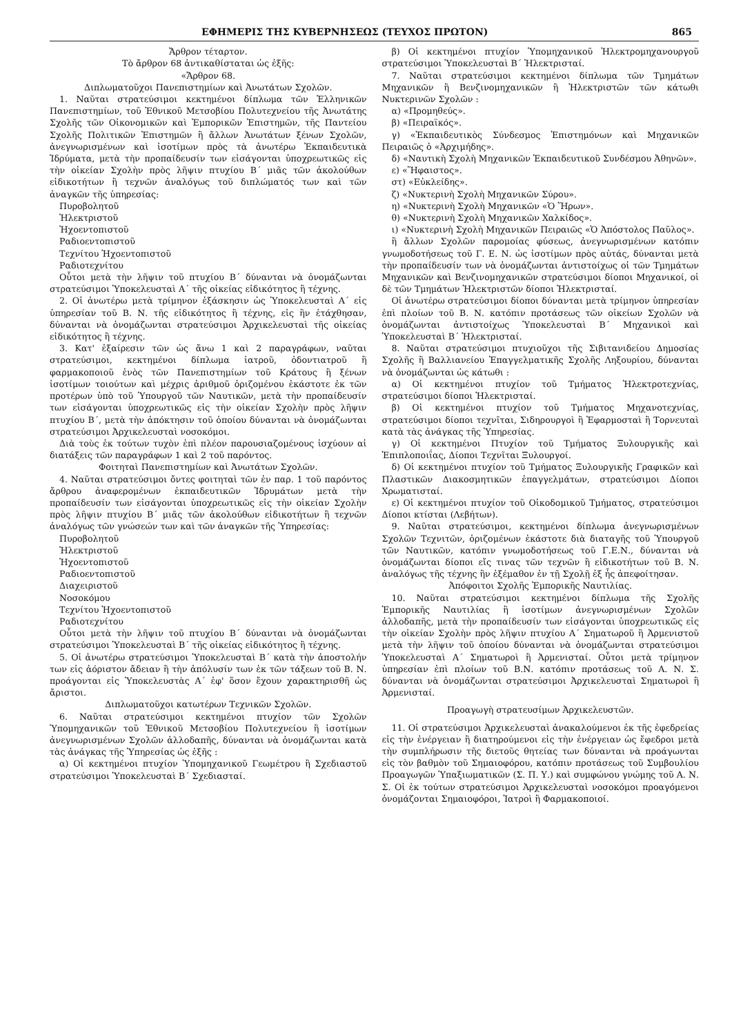ΕΦΗΜΕΡΙΣ ΤΗΣ ΚΥΒΕΡΝΗΣΕΩΣ (ΤΕΥΧΟΣ ΠΡΩΤΟΝ) 865
Ἄρθρον τέταρτον.
Τὸ ἄρθρον 68 ἀντικαθίσταται ὡς ἑξῆς:
«Ἄρθρον 68.
Διπλωματοῦχοι Πανεπιστημίων καὶ Ἀνωτάτων Σχολῶν.
1. Ναῦται στρατεύσιμοι κεκτημένοι δίπλωμα τῶν Ἑλληνικῶν Πανεπιστημίων, τοῦ Ἐθνικοῦ Μετσοβίου Πολυτεχνείου τῆς Ἀνωτάτης Σχολῆς τῶν Οἰκονομικῶν καὶ Ἐμπορικῶν Ἐπιστημῶν, τῆς Παντείου Σχολῆς Πολιτικῶν Ἐπιστημῶν ἢ ἄλλων Ἀνωτάτων ξένων Σχολῶν, ἀνεγνωρισμένων καὶ ἰσοτίμων πρὸς τὰ ἀνωτέρω Ἐκπαιδευτικὰ Ἱδρύματα, μετὰ τὴν προπαίδευσίν των εἰσάγονται ὑποχρεωτικῶς εἰς τὴν οἰκείαν Σχολὴν πρὸς λῆψιν πτυχίου Β΄ μιᾶς τῶν ἀκολούθων εἰδικοτήτων ἢ τεχνῶν ἀναλόγως τοῦ διπλώματός των καὶ τῶν ἀναγκῶν τῆς ὑπηρεσίας:
Πυροβολητοῦ
Ἠλεκτριστοῦ
Ἠχοεντοπιστοῦ
Ραδιοεντοπιστοῦ
Τεχνίτου Ἠχοεντοπιστοῦ
Ραδιοτεχνίτου
Οὗτοι μετὰ τὴν λῆψιν τοῦ πτυχίου Β΄ δύνανται νὰ ὀνομάζωνται στρατεύσιμοι Ὑποκελευσταὶ Α΄ τῆς οἰκείας εἰδικότητος ἢ τέχνης.
2. Οἱ ἀνωτέρω μετὰ τρίμηνον ἐξάσκησιν ὡς Ὑποκελευσταὶ Α΄ εἰς ὑπηρεσίαν τοῦ Β. Ν. τῆς εἰδικότητος ἢ τέχνης, εἰς ἣν ἐτάχθησαν, δύνανται νὰ ὀνομάζωνται στρατεύσιμοι Ἀρχικελευσταὶ τῆς οἰκείας εἰδικότητος ἢ τέχνης.
3. Κατ' ἐξαίρεσιν τῶν ὡς ἄνω 1 καὶ 2 παραγράφων, ναῦται στρατεύσιμοι, κεκτημένοι δίπλωμα ἰατροῦ, ὀδοντιατροῦ ἢ φαρμακοποιοῦ ἑνὸς τῶν Πανεπιστημίων τοῦ Κράτους ἢ ξένων ἰσοτίμων τοιούτων καὶ μέχρις ἀριθμοῦ ὁριζομένου ἑκάστοτε ἐκ τῶν προτέρων ὑπὸ τοῦ Ὑπουργοῦ τῶν Ναυτικῶν, μετὰ τὴν προπαίδευσίν των εἰσάγονται ὑποχρεωτικῶς εἰς τὴν οἰκείαν Σχολὴν πρὸς λῆψιν πτυχίου Β΄, μετὰ τὴν ἀπόκτησιν τοῦ ὁποίου δύνανται νὰ ὀνομάζωνται στρατεύσιμοι Ἀρχικελευσταὶ νοσοκόμοι.
Διὰ τοὺς ἐκ τούτων τυχὸν ἐπὶ πλέον παρουσιαζομένους ἰσχύουν αἱ διατάξεις τῶν παραγράφων 1 καὶ 2 τοῦ παρόντος.
Φοιτηταὶ Πανεπιστημίων καὶ Ἀνωτάτων Σχολῶν.
4. Ναῦται στρατεύσιμοι ὄντες φοιτηταὶ τῶν ἐν παρ. 1 τοῦ παρόντος ἄρθρου ἀναφερομένων ἐκπαιδευτικῶν Ἱδρυμάτων μετὰ τὴν προπαίδευσίν των εἰσάγονται ὑποχρεωτικῶς εἰς τὴν οἰκείαν Σχολὴν πρὸς λῆψιν πτυχίου Β΄ μιᾶς τῶν ἀκολούθων εἰδικοτήτων ἢ τεχνῶν ἀναλόγως τῶν γνώσεών των καὶ τῶν ἀναγκῶν τῆς Ὑπηρεσίας:
Πυροβολητοῦ
Ἠλεκτριστοῦ
Ἠχοεντοπιστοῦ
Ραδιοεντοπιστοῦ
Διαχειριστοῦ
Νοσοκόμου
Τεχνίτου Ἠχοεντοπιστοῦ
Ραδιοτεχνίτου
Οὗτοι μετὰ τὴν λῆψιν τοῦ πτυχίου Β΄ δύνανται νὰ ὀνομάζωνται στρατεύσιμοι Ὑποκελευσταὶ Β΄ τῆς οἰκείας εἰδικότητος ἢ τέχνης.
5. Οἱ ἀνωτέρω στρατεύσιμοι Ὑποκελευσταὶ Β΄ κατὰ τὴν ἀποστολήν των εἰς ἀόριστον ἄδειαν ἢ τὴν ἀπόλυσίν των ἐκ τῶν τάξεων τοῦ Β. Ν. προάγονται εἰς Ὑποκελευστὰς Α΄ ἐφ' ὅσον ἔχουν χαρακτηρισθῆ ὡς ἄριστοι.
Διπλωματοῦχοι κατωτέρων Τεχνικῶν Σχολῶν.
6. Ναῦται στρατεύσιμοι κεκτημένοι πτυχίον τῶν Σχολῶν Ὑπομηχανικῶν τοῦ Ἐθνικοῦ Μετσοβίου Πολυτεχνείου ἢ ἰσοτίμων ἀνεγνωρισμένων Σχολῶν ἀλλοδαπῆς, δύνανται νὰ ὀνομάζωνται κατὰ τὰς ἀνάγκας τῆς Ὑπηρεσίας ὡς ἑξῆς :
α) Οἱ κεκτημένοι πτυχίον Ὑπομηχανικοῦ Γεωμέτρου ἢ Σχεδιαστοῦ στρατεύσιμοι Ὑποκελευσταὶ Β΄ Σχεδιασταί.
β) Οἱ κεκτημένοι πτυχίον Ὑπομηχανικοῦ Ἠλεκτρομηχανουργοῦ στρατεύσιμοι Ὑποκελευσταὶ Β΄ Ἠλεκτρισταί.
7. Ναῦται στρατεύσιμοι κεκτημένοι δίπλωμα τῶν Τμημάτων Μηχανικῶν ἢ Βενζινομηχανικῶν ἢ Ἠλεκτριστῶν τῶν κάτωθι Νυκτερινῶν Σχολῶν :
α) «Προμηθεύς».
β) «Πειραϊκός».
γ) «Ἐκπαιδευτικὸς Σύνδεσμος Ἐπιστημόνων καὶ Μηχανικῶν Πειραιῶς ὁ «Ἀρχιμήδης».
δ) «Ναυτικὴ Σχολὴ Μηχανικῶν Ἐκπαιδευτικοῦ Συνδέσμου Ἀθηνῶν».
ε) «Ἥφαιστος».
στ) «Εὐκλείδης».
ζ) «Νυκτερινὴ Σχολὴ Μηχανικῶν Σύρου».
η) «Νυκτερινὴ Σχολὴ Μηχανικῶν «Ὁ Ἥρων».
θ) «Νυκτερινὴ Σχολὴ Μηχανικῶν Χαλκίδος».
ι) «Νυκτερινὴ Σχολὴ Μηχανικῶν Πειραιῶς «Ὁ Ἀπόστολος Παῦλος».
ἢ ἄλλων Σχολῶν παρομοίας φύσεως, ἀνεγνωρισμένων κατόπιν γνωμοδοτήσεως τοῦ Γ. Ε. Ν. ὡς ἰσοτίμων πρὸς αὐτάς, δύνανται μετὰ τὴν προπαίδευσίν των νὰ ὀνομάζωνται ἀντιστοίχως οἱ τῶν Τμημάτων Μηχανικῶν καὶ Βενζινομηχανικῶν στρατεύσιμοι δίοποι Μηχανικοί, οἱ δὲ τῶν Τμημάτων Ἠλεκτριστῶν δίοποι Ἠλεκτρισταί.
Οἱ ἀνωτέρω στρατεύσιμοι δίοποι δύνανται μετὰ τρίμηνον ὑπηρεσίαν ἐπὶ πλοίων τοῦ Β. Ν. κατόπιν προτάσεως τῶν οἰκείων Σχολῶν νὰ ὀνομάζωνται ἀντιστοίχως Ὑποκελευσταὶ Β΄ Μηχανικοὶ καὶ Ὑποκελευσταὶ Β΄ Ἠλεκτρισταί.
8. Ναῦται στρατεύσιμοι πτυχιοῦχοι τῆς Σιβιτανιδείου Δημοσίας Σχολῆς ἢ Βαλλιανείου Ἐπαγγελματικῆς Σχολῆς Ληξουρίου, δύνανται νὰ ὀνομάζωνται ὡς κάτωθι :
α) Οἱ κεκτημένοι πτυχίον τοῦ Τμήματος Ἠλεκτροτεχνίας, στρατεύσιμοι δίοποι Ἠλεκτρισταί.
β) Οἱ κεκτημένοι πτυχίον τοῦ Τμήματος Μηχανοτεχνίας, στρατεύσιμοι δίοποι τεχνῖται, Σιδηρουργοὶ ἢ Ἐφαρμοσταὶ ἢ Τορνευταὶ κατὰ τὰς ἀνάγκας τῆς Ὑπηρεσίας.
γ) Οἱ κεκτημένοι Πτυχίον τοῦ Τμήματος Ξυλουργικῆς καὶ Ἐπιπλοποιΐας, Δίοποι Τεχνῖται Ξυλουργοί.
δ) Οἱ κεκτημένοι πτυχίον τοῦ Τμήματος Ξυλουργικῆς Γραφικῶν καὶ Πλαστικῶν Διακοσμητικῶν ἐπαγγελμάτων, στρατεύσιμοι Δίοποι Χρωματισταί.
ε) Οἱ κεκτημένοι πτυχίον τοῦ Οἰκοδομικοῦ Τμήματος, στρατεύσιμοι Δίοποι κτίσται (Λεβήτων).
9. Ναῦται στρατεύσιμοι, κεκτημένοι δίπλωμα ἀνεγνωρισμένων Σχολῶν Τεχνιτῶν, ὁριζομένων ἑκάστοτε διὰ διαταγῆς τοῦ Ὑπουργοῦ τῶν Ναυτικῶν, κατόπιν γνωμοδοτήσεως τοῦ Γ.Ε.Ν., δύνανται νὰ ὀνομάζωνται δίοποι εἴς τινας τῶν τεχνῶν ἢ εἰδικοτήτων τοῦ Β. Ν. ἀναλόγως τῆς τέχνης ἣν ἐξέμαθον ἐν τῇ Σχολῇ ἐξ ἧς ἀπεφοίτησαν.
Ἀπόφοιτοι Σχολῆς Ἐμπορικῆς Ναυτιλίας.
10. Ναῦται στρατεύσιμοι κεκτημένοι δίπλωμα τῆς Σχολῆς Ἐμπορικῆς Ναυτιλίας ἢ ἰσοτίμων ἀνεγνωρισμένων Σχολῶν ἀλλοδαπῆς, μετὰ τὴν προπαίδευσίν των εἰσάγονται ὑποχρεωτικῶς εἰς τὴν οἰκείαν Σχολὴν πρὸς λῆψιν πτυχίου Α΄ Σηματωροῦ ἢ Ἀρμενιστοῦ μετὰ τὴν λῆψιν τοῦ ὁποίου δύνανται νὰ ὀνομάζωνται στρατεύσιμοι Ὑποκελευσταὶ Α΄ Σηματωροὶ ἢ Ἀρμενισταί. Οὗτοι μετὰ τρίμηνον ὑπηρεσίαν ἐπὶ πλοίων τοῦ Β.Ν. κατόπιν προτάσεως τοῦ Α. Ν. Σ. δύνανται νὰ ὀνομάζωνται στρατεύσιμοι Ἀρχικελευσταὶ Σηματωροὶ ἢ Ἀρμενισταί.
Προαγωγὴ στρατευσίμων Ἀρχικελευστῶν.
11. Οἱ στρατεύσιμοι Ἀρχικελευσταὶ ἀνακαλούμενοι ἐκ τῆς ἐφεδρείας εἰς τὴν ἐνέργειαν ἢ διατηρούμενοι εἰς τὴν ἐνέργειαν ὡς ἔφεδροι μετὰ τὴν συμπλήρωσιν τῆς διετοῦς θητείας των δύνανται νὰ προάγωνται εἰς τὸν βαθμὸν τοῦ Σημαιοφόρου, κατόπιν προτάσεως τοῦ Συμβουλίου Προαγωγῶν Ὑπαξιωματικῶν (Σ. Π. Υ.) καὶ συμφώνου γνώμης τοῦ Α. Ν. Σ. Οἱ ἐκ τούτων στρατεύσιμοι Ἀρχικελευσταὶ νοσοκόμοι προαγόμενοι ὀνομάζονται Σημαιοφόροι, Ἰατροὶ ἢ Φαρμακοποιοί.